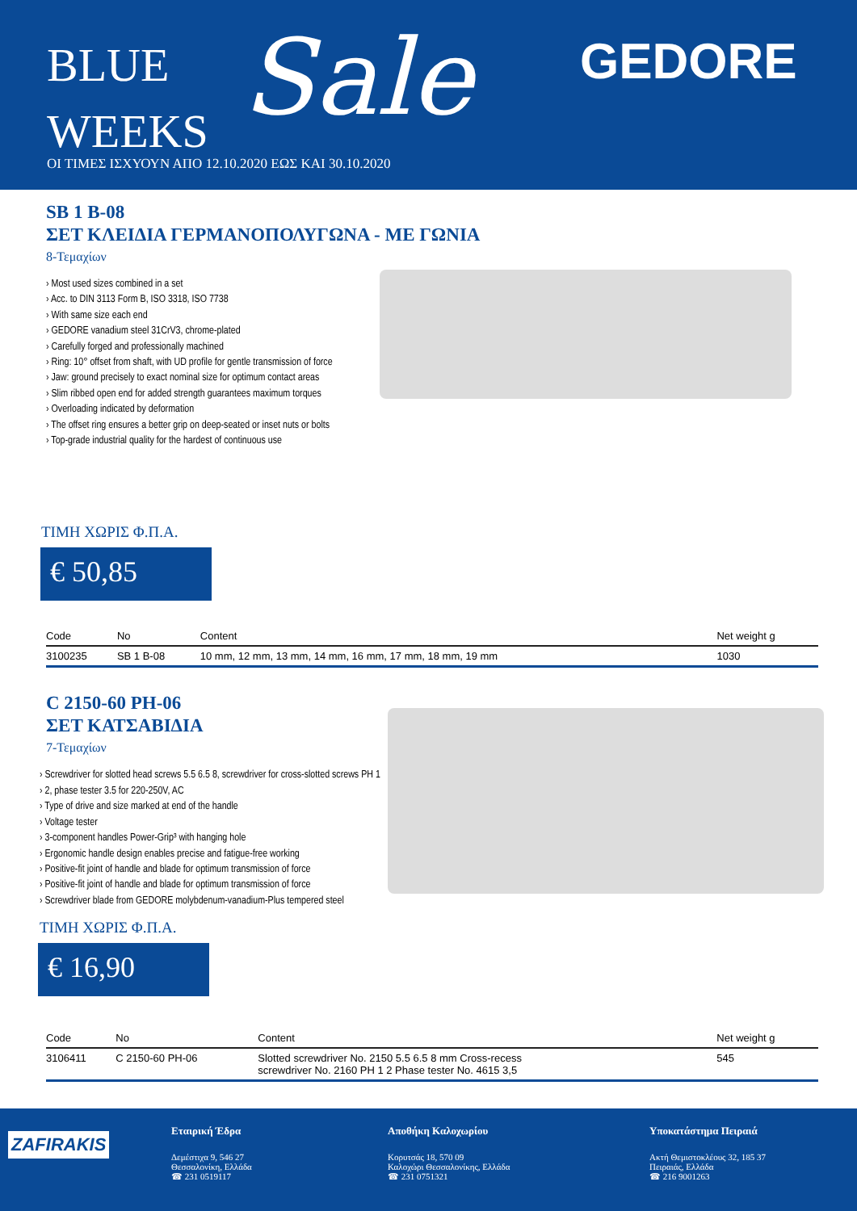BLUE
WEEKS
Sale GEDORE
ΟΙ ΤΙΜΕΣ ΙΣΧΥΟΥΝ ΑΠΟ 12.10.2020 ΕΩΣ ΚΑΙ 30.10.2020
SB 1 B-08
ΣΕΤ ΚΛΕΙΔΙΑ ΓΕΡΜΑΝΟΠΟΛΥΓΩΝΑ - ΜΕ ΓΩΝΙΑ
8-Τεμαχίων
› Most used sizes combined in a set
› Acc. to DIN 3113 Form B, ISO 3318, ISO 7738
› With same size each end
› GEDORE vanadium steel 31CrV3, chrome-plated
› Carefully forged and professionally machined
› Ring: 10° offset from shaft, with UD profile for gentle transmission of force
› Jaw: ground precisely to exact nominal size for optimum contact areas
› Slim ribbed open end for added strength guarantees maximum torques
› Overloading indicated by deformation
› The offset ring ensures a better grip on deep-seated or inset nuts or bolts
› Top-grade industrial quality for the hardest of continuous use
ΤΙΜΗ ΧΩΡΙΣ Φ.Π.Α.
€ 50,85
| Code | No | Content | Net weight g |
| --- | --- | --- | --- |
| 3100235 | SB 1 B-08 | 10 mm, 12 mm, 13 mm, 14 mm, 16 mm, 17 mm, 18 mm, 19 mm | 1030 |
C 2150-60 PH-06
ΣΕΤ ΚΑΤΣΑΒΙΔΙΑ
7-Τεμαχίων
› Screwdriver for slotted head screws 5.5 6.5 8, screwdriver for cross-slotted screws PH 1
› 2, phase tester 3.5 for 220-250V, AC
› Type of drive and size marked at end of the handle
› Voltage tester
› 3-component handles Power-Grip³ with hanging hole
› Ergonomic handle design enables precise and fatigue-free working
› Positive-fit joint of handle and blade for optimum transmission of force
› Positive-fit joint of handle and blade for optimum transmission of force
› Screwdriver blade from GEDORE molybdenum-vanadium-Plus tempered steel
ΤΙΜΗ ΧΩΡΙΣ Φ.Π.Α.
€ 16,90
| Code | No | Content | Net weight g |
| --- | --- | --- | --- |
| 3106411 | C 2150-60 PH-06 | Slotted screwdriver No. 2150 5.5 6.5 8 mm Cross-recess screwdriver No. 2160 PH 1 2 Phase tester No. 4615 3,5 | 545 |
ZAFIRAKIS
Εταιρική Έδρα
Δεμέστιχα 9, 546 27
Θεσσαλονίκη, Ελλάδα
☎ 231 0519117
Αποθήκη Καλοχωρίου
Κορυτσάς 18, 570 09
Καλοχώρι Θεσσαλονίκης, Ελλάδα
☎ 231 0751321
Υποκατάστημα Πειραιά
Ακτή Θεμιστοκλέους 32, 185 37
Πειραιάς, Ελλάδα
☎ 216 9001263